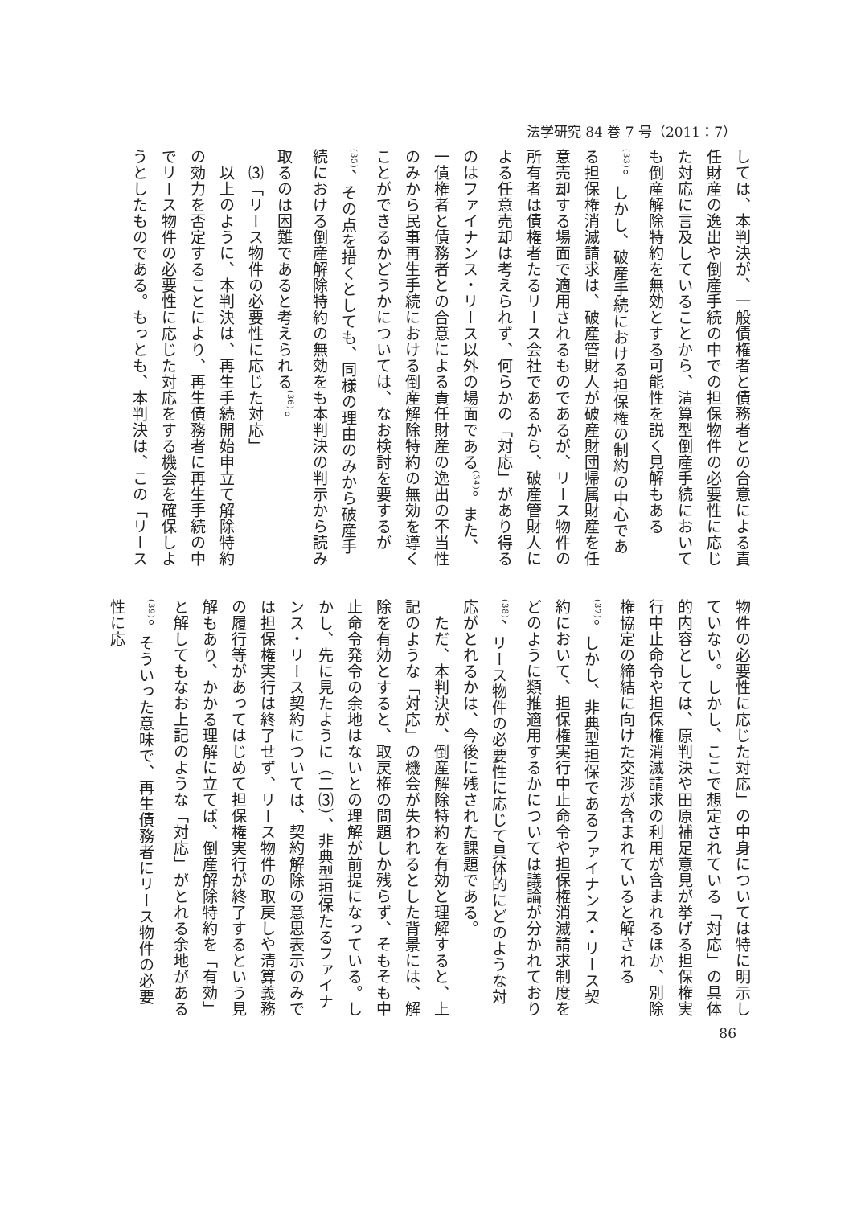法学研究 84 巻 7 号（2011：7）
しては、本判決が、一般債権者と債務者との合意による責任財産の逸出や倒産手続の中での担保物件の必要性に応じた対応に言及していることから、清算型倒産手続においても倒産解除特約を無効とする可能性を説く見解もある<sup>(33)</sup>。しかし、破産手続における担保権の制約の中心である担保権消滅請求は、破産管財人が破産財団帰属財産を任意売却する場面で適用されるものであるが、リース物件の所有者は債権者たるリース会社であるから、破産管財人による任意売却は考えられず、何らかの「対応」があり得るのはファイナンス・リース以外の場面である<sup>(34)</sup>。また、一債権者と債務者との合意による責任財産の逸出の不当性のみから民事再生手続における倒産解除特約の無効を導くことができるかどうかについては、なお検討を要するが<sup>(35)</sup>、その点を措くとしても、同様の理由のみから破産手続における倒産解除特約の無効をも本判決の判示から読み取るのは困難であると考えられる<sup>(36)</sup>。
　⑶「リース物件の必要性に応じた対応」
　以上のように、本判決は、再生手続開始申立て解除特約の効力を否定することにより、再生債務者に再生手続の中でリース物件の必要性に応じた対応をする機会を確保しようとしたものである。もっとも、本判決は、この「リース
物件の必要性に応じた対応」の中身については特に明示していない。しかし、ここで想定されている「対応」の具体的内容としては、原判決や田原補足意見が挙げる担保権実行中止命令や担保権消滅請求の利用が含まれるほか、別除権協定の締結に向けた交渉が含まれていると解される<sup>(37)</sup>。しかし、非典型担保であるファイナンス・リース契約において、担保権実行中止命令や担保権消滅請求制度をどのように類推適用するかについては議論が分かれており<sup>(38)</sup>、リース物件の必要性に応じて具体的にどのような対応がとれるかは、今後に残された課題である。
　ただ、本判決が、倒産解除特約を有効と理解すると、上記のような「対応」の機会が失われるとした背景には、解除を有効とすると、取戻権の問題しか残らず、そもそも中止命令発令の余地はないとの理解が前提になっている。しかし、先に見たように（二⑶）、非典型担保たるファイナンス・リース契約については、契約解除の意思表示のみでは担保権実行は終了せず、リース物件の取戻しや清算義務の履行等があってはじめて担保権実行が終了するという見解もあり、かかる理解に立てば、倒産解除特約を「有効」と解してもなお上記のような「対応」がとれる余地がある<sup>(39)</sup>。そういった意味で、再生債務者にリース物件の必要性に応
86